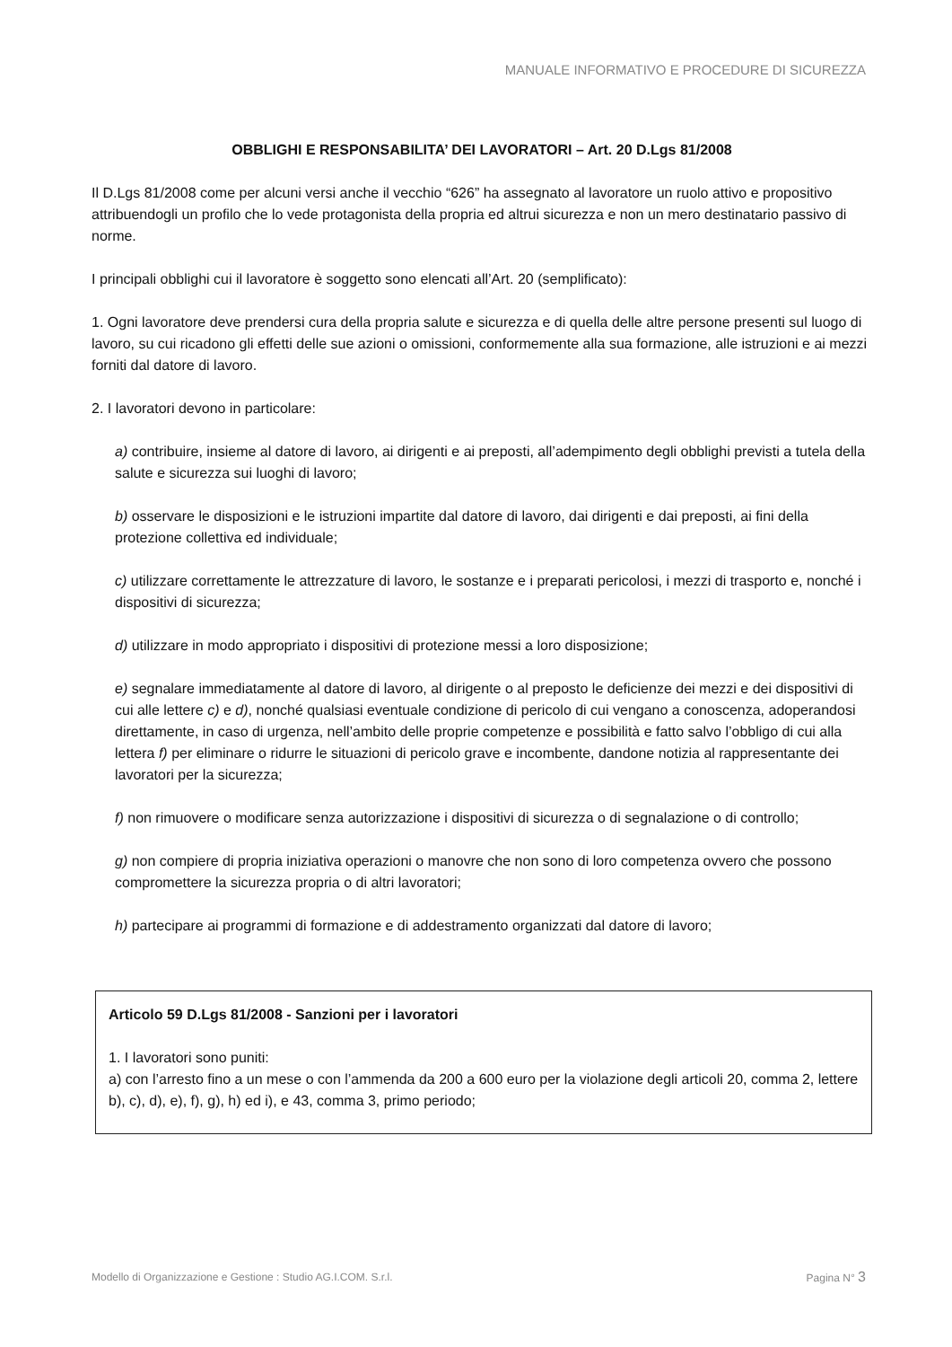MANUALE INFORMATIVO E PROCEDURE DI SICUREZZA
OBBLIGHI E RESPONSABILITA’ DEI LAVORATORI – Art. 20 D.Lgs 81/2008
Il D.Lgs 81/2008 come per alcuni versi anche il vecchio “626” ha assegnato al lavoratore un ruolo attivo e propositivo attribuendogli un profilo che lo vede protagonista della propria ed altrui sicurezza e non un mero destinatario passivo di norme.
I principali obblighi cui il lavoratore è soggetto sono elencati all’Art. 20 (semplificato):
1. Ogni lavoratore deve prendersi cura della propria salute e sicurezza e di quella delle altre persone presenti sul luogo di lavoro, su cui ricadono gli effetti delle sue azioni o omissioni, conformemente alla sua formazione, alle istruzioni e ai mezzi forniti dal datore di lavoro.
2. I lavoratori devono in particolare:
a) contribuire, insieme al datore di lavoro, ai dirigenti e ai preposti, all’adempimento degli obblighi previsti a tutela della salute e sicurezza sui luoghi di lavoro;
b) osservare le disposizioni e le istruzioni impartite dal datore di lavoro, dai dirigenti e dai preposti, ai fini della protezione collettiva ed individuale;
c) utilizzare correttamente le attrezzature di lavoro, le sostanze e i preparati pericolosi, i mezzi di trasporto e, nonché i dispositivi di sicurezza;
d) utilizzare in modo appropriato i dispositivi di protezione messi a loro disposizione;
e) segnalare immediatamente al datore di lavoro, al dirigente o al preposto le deficienze dei mezzi e dei dispositivi di cui alle lettere c) e d), nonché qualsiasi eventuale condizione di pericolo di cui vengano a conoscenza, adoperandosi direttamente, in caso di urgenza, nell’ambito delle proprie competenze e possibilità e fatto salvo l’obbligo di cui alla lettera f) per eliminare o ridurre le situazioni di pericolo grave e incombente, dandone notizia al rappresentante dei lavoratori per la sicurezza;
f) non rimuovere o modificare senza autorizzazione i dispositivi di sicurezza o di segnalazione o di controllo;
g) non compiere di propria iniziativa operazioni o manovre che non sono di loro competenza ovvero che possono compromettere la sicurezza propria o di altri lavoratori;
h) partecipare ai programmi di formazione e di addestramento organizzati dal datore di lavoro;
Articolo 59 D.Lgs 81/2008 - Sanzioni per i lavoratori
1. I lavoratori sono puniti:
a) con l’arresto fino a un mese o con l’ammenda da 200 a 600 euro per la violazione degli articoli 20, comma 2, lettere b), c), d), e), f), g), h) ed i), e 43, comma 3, primo periodo;
Modello di Organizzazione e Gestione : Studio AG.I.COM. S.r.l. Pagina N° 3